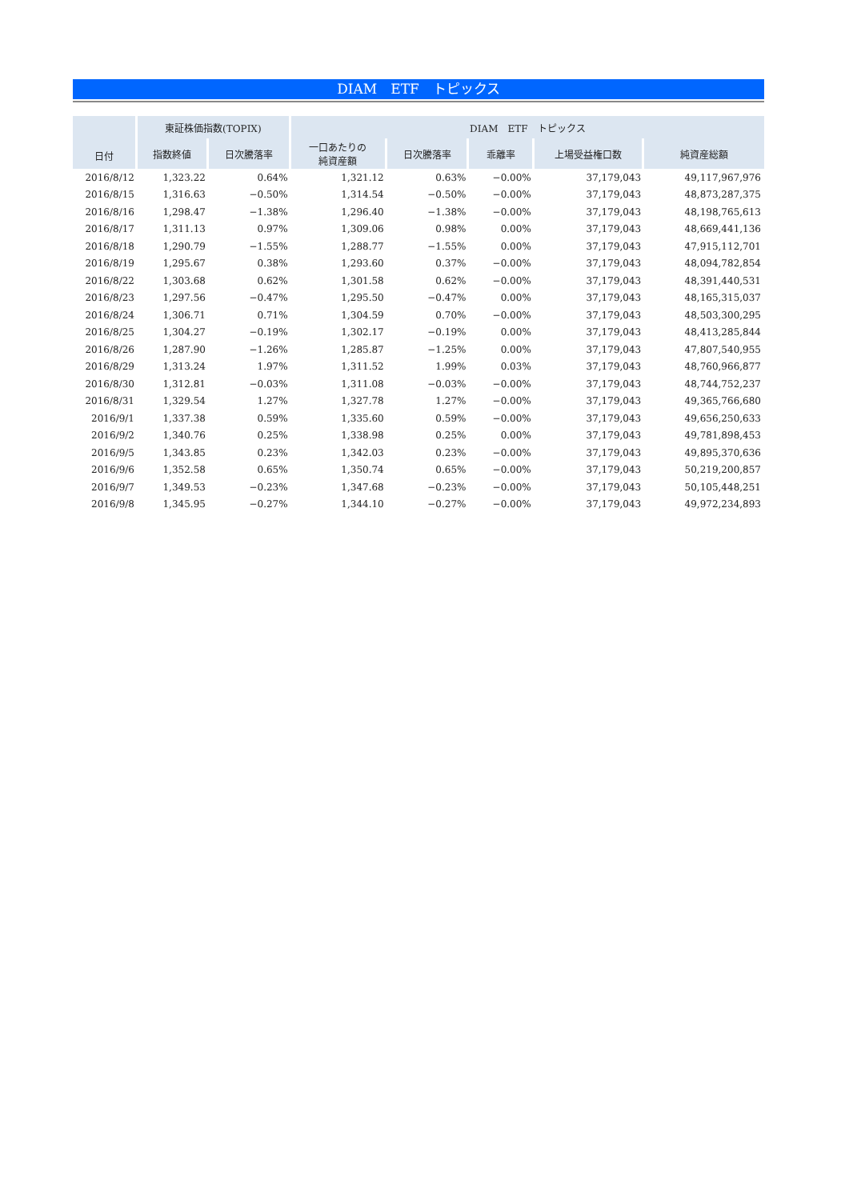DIAM　ETF　トピックス
| 日付 | 東証株価指数(TOPIX) | | DIAM ETF トピックス | | | | |
| --- | --- | --- | --- | --- | --- | --- | --- |
| | 指数終値 | 日次騰落率 | 一口あたりの 純資産額 | 日次騰落率 | 乖離率 | 上場受益権口数 | 純資産総額 |
| 2016/8/12 | 1,323.22 | 0.64% | 1,321.12 | 0.63% | −0.00% | 37,179,043 | 49,117,967,976 |
| 2016/8/15 | 1,316.63 | −0.50% | 1,314.54 | −0.50% | −0.00% | 37,179,043 | 48,873,287,375 |
| 2016/8/16 | 1,298.47 | −1.38% | 1,296.40 | −1.38% | −0.00% | 37,179,043 | 48,198,765,613 |
| 2016/8/17 | 1,311.13 | 0.97% | 1,309.06 | 0.98% | 0.00% | 37,179,043 | 48,669,441,136 |
| 2016/8/18 | 1,290.79 | −1.55% | 1,288.77 | −1.55% | 0.00% | 37,179,043 | 47,915,112,701 |
| 2016/8/19 | 1,295.67 | 0.38% | 1,293.60 | 0.37% | −0.00% | 37,179,043 | 48,094,782,854 |
| 2016/8/22 | 1,303.68 | 0.62% | 1,301.58 | 0.62% | −0.00% | 37,179,043 | 48,391,440,531 |
| 2016/8/23 | 1,297.56 | −0.47% | 1,295.50 | −0.47% | 0.00% | 37,179,043 | 48,165,315,037 |
| 2016/8/24 | 1,306.71 | 0.71% | 1,304.59 | 0.70% | −0.00% | 37,179,043 | 48,503,300,295 |
| 2016/8/25 | 1,304.27 | −0.19% | 1,302.17 | −0.19% | 0.00% | 37,179,043 | 48,413,285,844 |
| 2016/8/26 | 1,287.90 | −1.26% | 1,285.87 | −1.25% | 0.00% | 37,179,043 | 47,807,540,955 |
| 2016/8/29 | 1,313.24 | 1.97% | 1,311.52 | 1.99% | 0.03% | 37,179,043 | 48,760,966,877 |
| 2016/8/30 | 1,312.81 | −0.03% | 1,311.08 | −0.03% | −0.00% | 37,179,043 | 48,744,752,237 |
| 2016/8/31 | 1,329.54 | 1.27% | 1,327.78 | 1.27% | −0.00% | 37,179,043 | 49,365,766,680 |
| 2016/9/1 | 1,337.38 | 0.59% | 1,335.60 | 0.59% | −0.00% | 37,179,043 | 49,656,250,633 |
| 2016/9/2 | 1,340.76 | 0.25% | 1,338.98 | 0.25% | 0.00% | 37,179,043 | 49,781,898,453 |
| 2016/9/5 | 1,343.85 | 0.23% | 1,342.03 | 0.23% | −0.00% | 37,179,043 | 49,895,370,636 |
| 2016/9/6 | 1,352.58 | 0.65% | 1,350.74 | 0.65% | −0.00% | 37,179,043 | 50,219,200,857 |
| 2016/9/7 | 1,349.53 | −0.23% | 1,347.68 | −0.23% | −0.00% | 37,179,043 | 50,105,448,251 |
| 2016/9/8 | 1,345.95 | −0.27% | 1,344.10 | −0.27% | −0.00% | 37,179,043 | 49,972,234,893 |